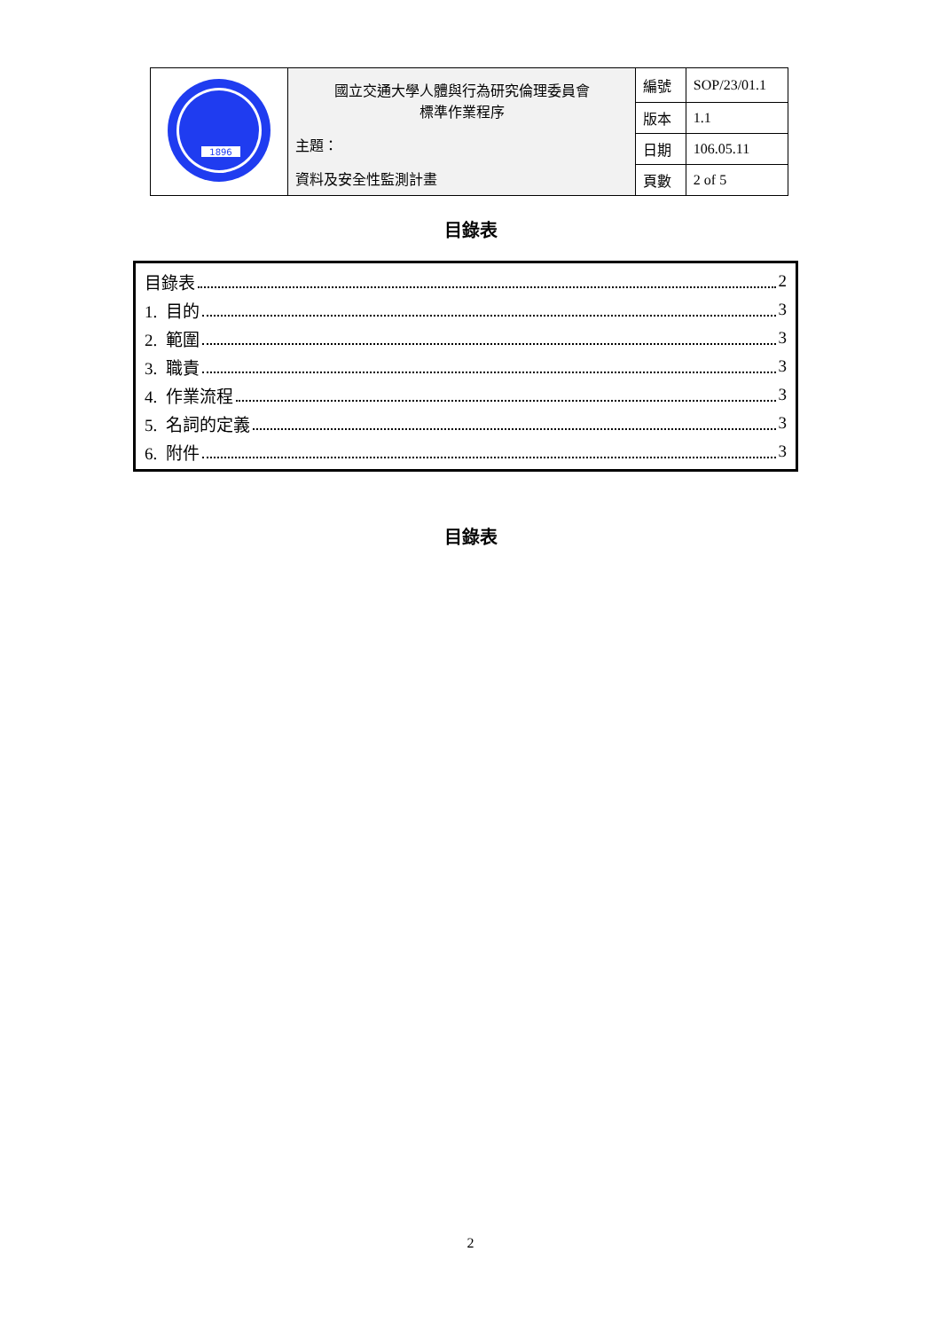| 1896 | 國立交通大學人體與行為研究倫理委員會 標準作業程序 主題： 資料及安全性監測計畫 | 編號 | SOP/23/01.1 |
| | | 版本 | 1.1 |
| | | 日期 | 106.05.11 |
| | | 頁數 | 2 of 5 |
目錄表
目錄表 2
1. 目的 3
2. 範圍 3
3. 職責 3
4. 作業流程 3
5. 名詞的定義 3
6. 附件 3
目錄表
2